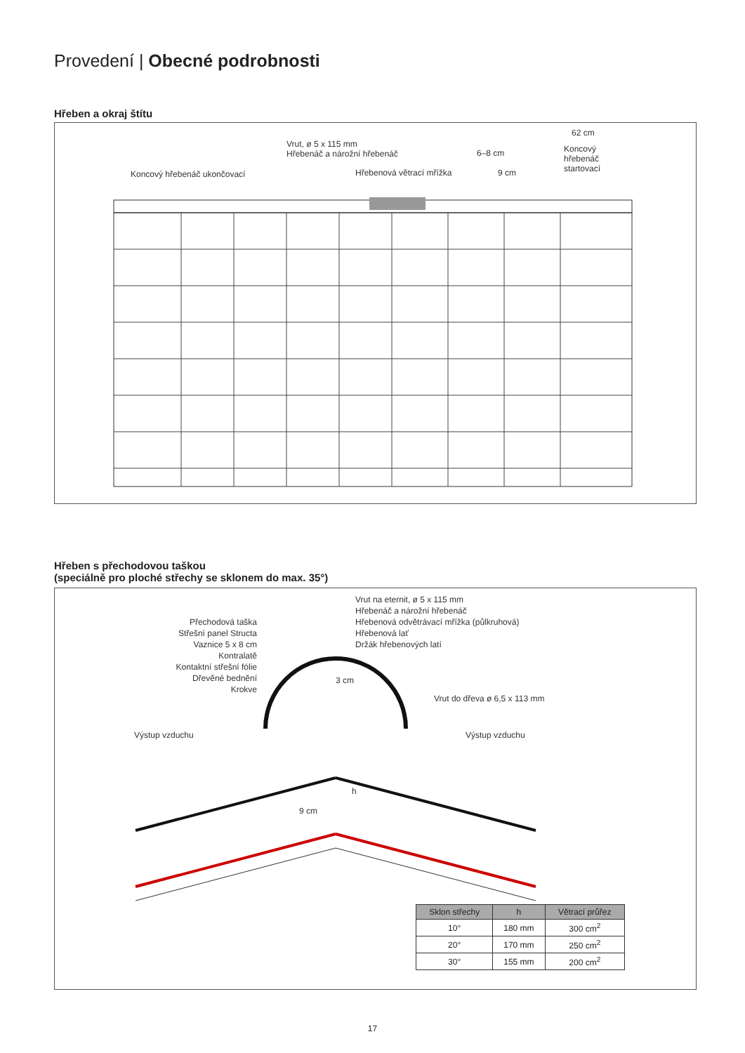Provedení | Obecné podrobnosti
Hřeben a okraj štítu
Koncový hřebenáč ukončovací
Vrut, ø 5 x 115 mm
Hřebenáč a nárožní hřebenáč
Hřebenová větrací mřížka
6–8 cm
9 cm
62 cm
Koncový
hřebenáč
startovací
Hřeben s přechodovou taškou
(speciálně pro ploché střechy se sklonem do max. 35°)
Přechodová taška
Střešní panel Structa
Vaznice 5 x 8 cm
Kontralatě
Kontaktní střešní fólie
Dřevěné bednění
Krokve
Vrut na eternit, ø 5 x 115 mm
Hřebenáč a nárožní hřebenáč
Hřebenová odvětrávací mřížka (půlkruhová)
Hřebenová lať
Držák hřebenových latí
3 cm
Vrut do dřeva ø 6,5 x 113 mm
Výstup vzduchu Výstup vzduchu
9 cm
h
| Sklon střechy | h | Větrací průřez |
| --- | --- | --- |
| 10° | 180 mm | 300 cm<sup>2</sup> |
| 20° | 170 mm | 250 cm<sup>2</sup> |
| 30° | 155 mm | 200 cm<sup>2</sup> |
17